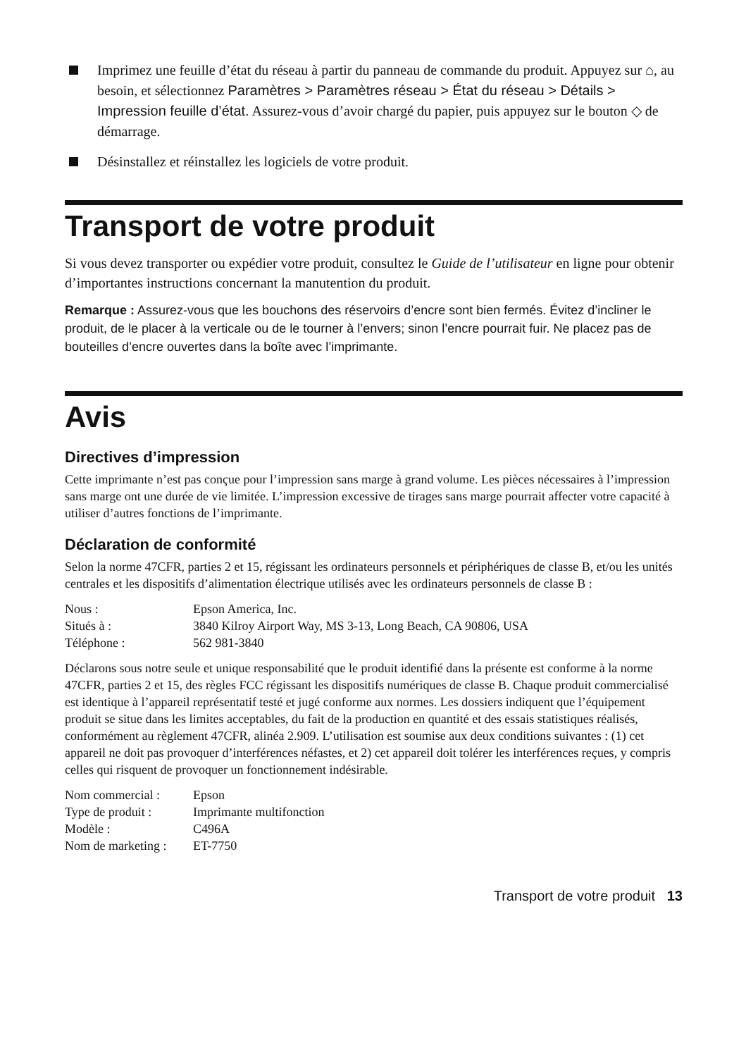Imprimez une feuille d’état du réseau à partir du panneau de commande du produit. Appuyez sur ⌂, au besoin, et sélectionnez Paramètres > Paramètres réseau > État du réseau > Détails > Impression feuille d’état. Assurez-vous d’avoir chargé du papier, puis appuyez sur le bouton ◇ de démarrage.
Désinstallez et réinstallez les logiciels de votre produit.
Transport de votre produit
Si vous devez transporter ou expédier votre produit, consultez le Guide de l’utilisateur en ligne pour obtenir d’importantes instructions concernant la manutention du produit.
Remarque : Assurez-vous que les bouchons des réservoirs d’encre sont bien fermés. Évitez d’incliner le produit, de le placer à la verticale ou de le tourner à l’envers; sinon l’encre pourrait fuir. Ne placez pas de bouteilles d’encre ouvertes dans la boîte avec l’imprimante.
Avis
Directives d’impression
Cette imprimante n’est pas conçue pour l’impression sans marge à grand volume. Les pièces nécessaires à l’impression sans marge ont une durée de vie limitée. L’impression excessive de tirages sans marge pourrait affecter votre capacité à utiliser d’autres fonctions de l’imprimante.
Déclaration de conformité
Selon la norme 47CFR, parties 2 et 15, régissant les ordinateurs personnels et périphériques de classe B, et/ou les unités centrales et les dispositifs d’alimentation électrique utilisés avec les ordinateurs personnels de classe B :
| Nous : | Epson America, Inc. |
| Situés à : | 3840 Kilroy Airport Way, MS 3-13, Long Beach, CA 90806, USA |
| Téléphone : | 562 981-3840 |
Déclarons sous notre seule et unique responsabilité que le produit identifié dans la présente est conforme à la norme 47CFR, parties 2 et 15, des règles FCC régissant les dispositifs numériques de classe B. Chaque produit commercialisé est identique à l’appareil représentatif testé et jugé conforme aux normes. Les dossiers indiquent que l’équipement produit se situe dans les limites acceptables, du fait de la production en quantité et des essais statistiques réalisés, conformément au règlement 47CFR, alinéa 2.909. L’utilisation est soumise aux deux conditions suivantes : (1) cet appareil ne doit pas provoquer d’interférences néfastes, et 2) cet appareil doit tolérer les interférences reçues, y compris celles qui risquent de provoquer un fonctionnement indésirable.
| Nom commercial : | Epson |
| Type de produit : | Imprimante multifonction |
| Modèle : | C496A |
| Nom de marketing : | ET-7750 |
Transport de votre produit 13